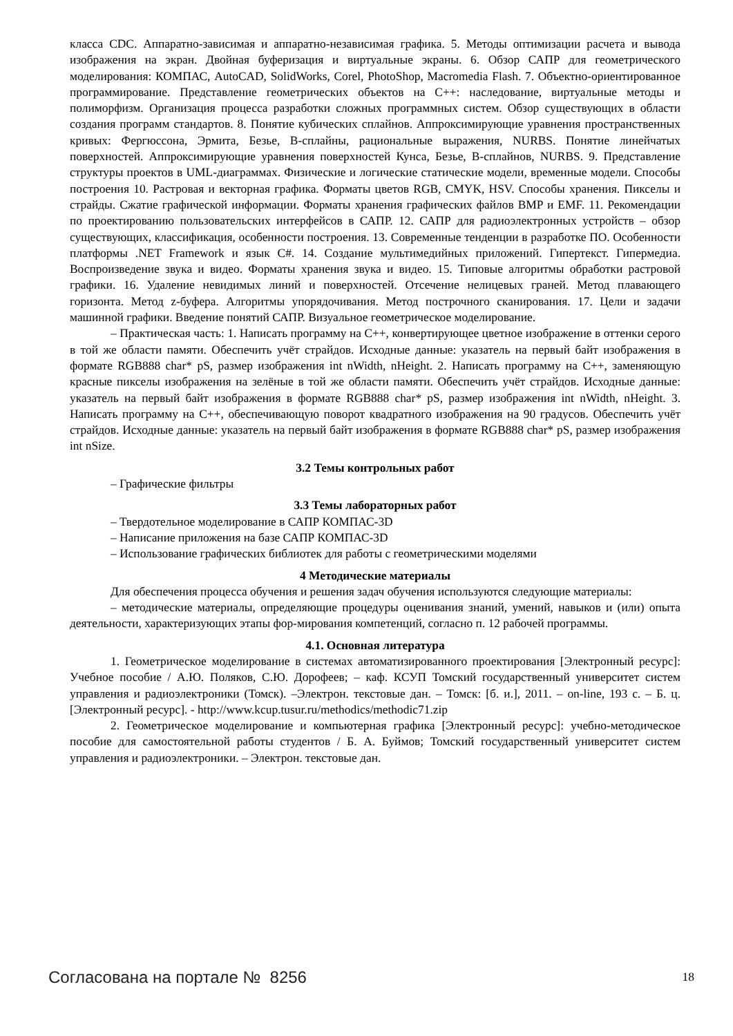класса CDC. Аппаратно-зависимая и аппаратно-независимая графика. 5. Методы оптимизации расчета и вывода изображения на экран. Двойная буферизация и виртуальные экраны. 6. Обзор САПР для геометрического моделирования: КОМПАС, AutoCAD, SolidWorks, Corel, PhotoShop, Macromedia Flash. 7. Объектно-ориентированное программирование. Представление геометрических объектов на C++: наследование, виртуальные методы и полиморфизм. Организация процесса разработки сложных программных систем. Обзор существующих в области создания программ стандартов. 8. Понятие кубических сплайнов. Аппроксимирующие уравнения пространственных кривых: Фергюссона, Эрмита, Безье, B-сплайны, рациональные выражения, NURBS. Понятие линейчатых поверхностей. Аппроксимирующие уравнения поверхностей Кунса, Безье, B-сплайнов, NURBS. 9. Представление структуры проектов в UML-диаграммах. Физические и логические статические модели, временные модели. Способы построения 10. Растровая и векторная графика. Форматы цветов RGB, CMYK, HSV. Способы хранения. Пикселы и страйды. Сжатие графической информации. Форматы хранения графических файлов BMP и EMF. 11. Рекомендации по проектированию пользовательских интерфейсов в САПР. 12. САПР для радиоэлектронных устройств – обзор существующих, классификация, особенности построения. 13. Современные тенденции в разработке ПО. Особенности платформы .NET Framework и язык C#. 14. Создание мультимедийных приложений. Гипертекст. Гипермедиа. Воспроизведение звука и видео. Форматы хранения звука и видео. 15. Типовые алгоритмы обработки растровой графики. 16. Удаление невидимых линий и поверхностей. Отсечение нелицевых граней. Метод плавающего горизонта. Метод z-буфера. Алгоритмы упорядочивания. Метод построчного сканирования. 17. Цели и задачи машинной графики. Введение понятий САПР. Визуальное геометрическое моделирование.
– Практическая часть: 1. Написать программу на C++, конвертирующее цветное изображение в оттенки серого в той же области памяти. Обеспечить учёт страйдов. Исходные данные: указатель на первый байт изображения в формате RGB888 char* pS, размер изображения int nWidth, nHeight. 2. Написать программу на C++, заменяющую красные пикселы изображения на зелёные в той же области памяти. Обеспечить учёт страйдов. Исходные данные: указатель на первый байт изображения в формате RGB888 char* pS, размер изображения int nWidth, nHeight. 3. Написать программу на C++, обеспечивающую поворот квадратного изображения на 90 градусов. Обеспечить учёт страйдов. Исходные данные: указатель на первый байт изображения в формате RGB888 char* pS, размер изображения int nSize.
3.2 Темы контрольных работ
– Графические фильтры
3.3 Темы лабораторных работ
– Твердотельное моделирование в САПР КОМПАС-3D
– Написание приложения на базе САПР КОМПАС-3D
– Использование графических библиотек для работы с геометрическими моделями
4 Методические материалы
Для обеспечения процесса обучения и решения задач обучения используются следующие материалы:
– методические материалы, определяющие процедуры оценивания знаний, умений, навыков и (или) опыта деятельности, характеризующих этапы фор-мирования компетенций, согласно п. 12 рабочей программы.
4.1. Основная литература
1. Геометрическое моделирование в системах автоматизированного проектирования [Электронный ресурс]: Учебное пособие / А.Ю. Поляков, С.Ю. Дорофеев; – каф. КСУП Томский государственный университет систем управления и радиоэлектроники (Томск). –Электрон. текстовые дан. – Томск: [б. и.], 2011. – on-line, 193 с. – Б. ц. [Электронный ресурс]. - http://www.kcup.tusur.ru/methodics/methodic71.zip
2. Геометрическое моделирование и компьютерная графика [Электронный ресурс]: учебно-методическое пособие для самостоятельной работы студентов / Б. А. Буймов; Томский государственный университет систем управления и радиоэлектроники. – Электрон. текстовые дан.
Согласована на портале № 8256 18